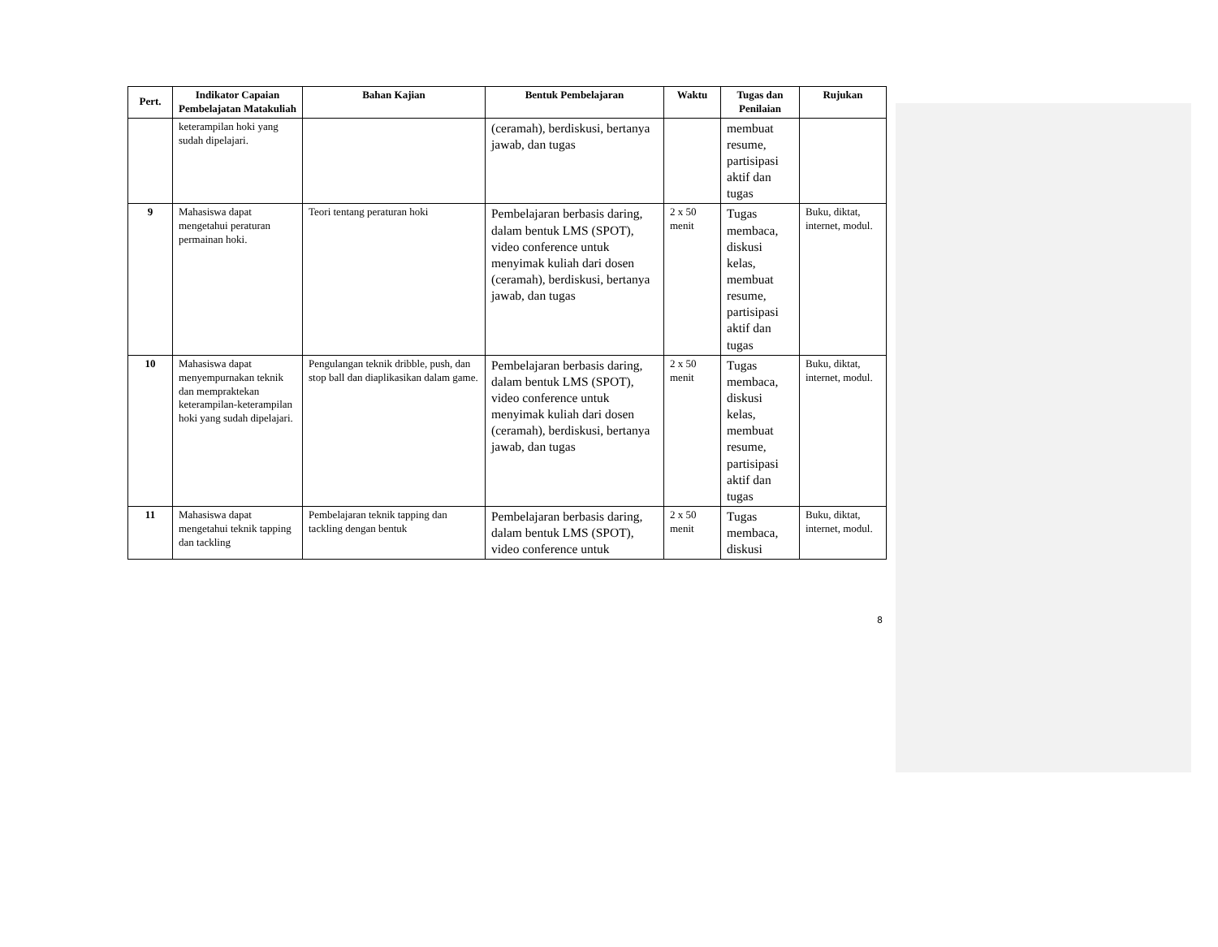| Pert. | Indikator Capaian Pembelajatan Matakuliah | Bahan Kajian | Bentuk Pembelajaran | Waktu | Tugas dan Penilaian | Rujukan |
| --- | --- | --- | --- | --- | --- | --- |
| | keterampilan hoki yang sudah dipelajari. | | (ceramah), berdiskusi, bertanya jawab, dan tugas | | membuat resume, partisipasi aktif dan tugas | |
| 9 | Mahasiswa dapat mengetahui peraturan permainan hoki. | Teori tentang peraturan hoki | Pembelajaran berbasis daring, dalam bentuk LMS (SPOT), video conference untuk menyimak kuliah dari dosen (ceramah), berdiskusi, bertanya jawab, dan tugas | 2 x 50 menit | Tugas membaca, diskusi kelas, membuat resume, partisipasi aktif dan tugas | Buku, diktat, internet, modul. |
| 10 | Mahasiswa dapat menyempurnakan teknik dan mempraktekan keterampilan-keterampilan hoki yang sudah dipelajari. | Pengulangan teknik dribble, push, dan stop ball dan diaplikasikan dalam game. | Pembelajaran berbasis daring, dalam bentuk LMS (SPOT), video conference untuk menyimak kuliah dari dosen (ceramah), berdiskusi, bertanya jawab, dan tugas | 2 x 50 menit | Tugas membaca, diskusi kelas, membuat resume, partisipasi aktif dan tugas | Buku, diktat, internet, modul. |
| 11 | Mahasiswa dapat mengetahui teknik tapping dan tackling | Pembelajaran teknik tapping dan tackling dengan bentuk | Pembelajaran berbasis daring, dalam bentuk LMS (SPOT), video conference untuk | 2 x 50 menit | Tugas membaca, diskusi | Buku, diktat, internet, modul. |
8